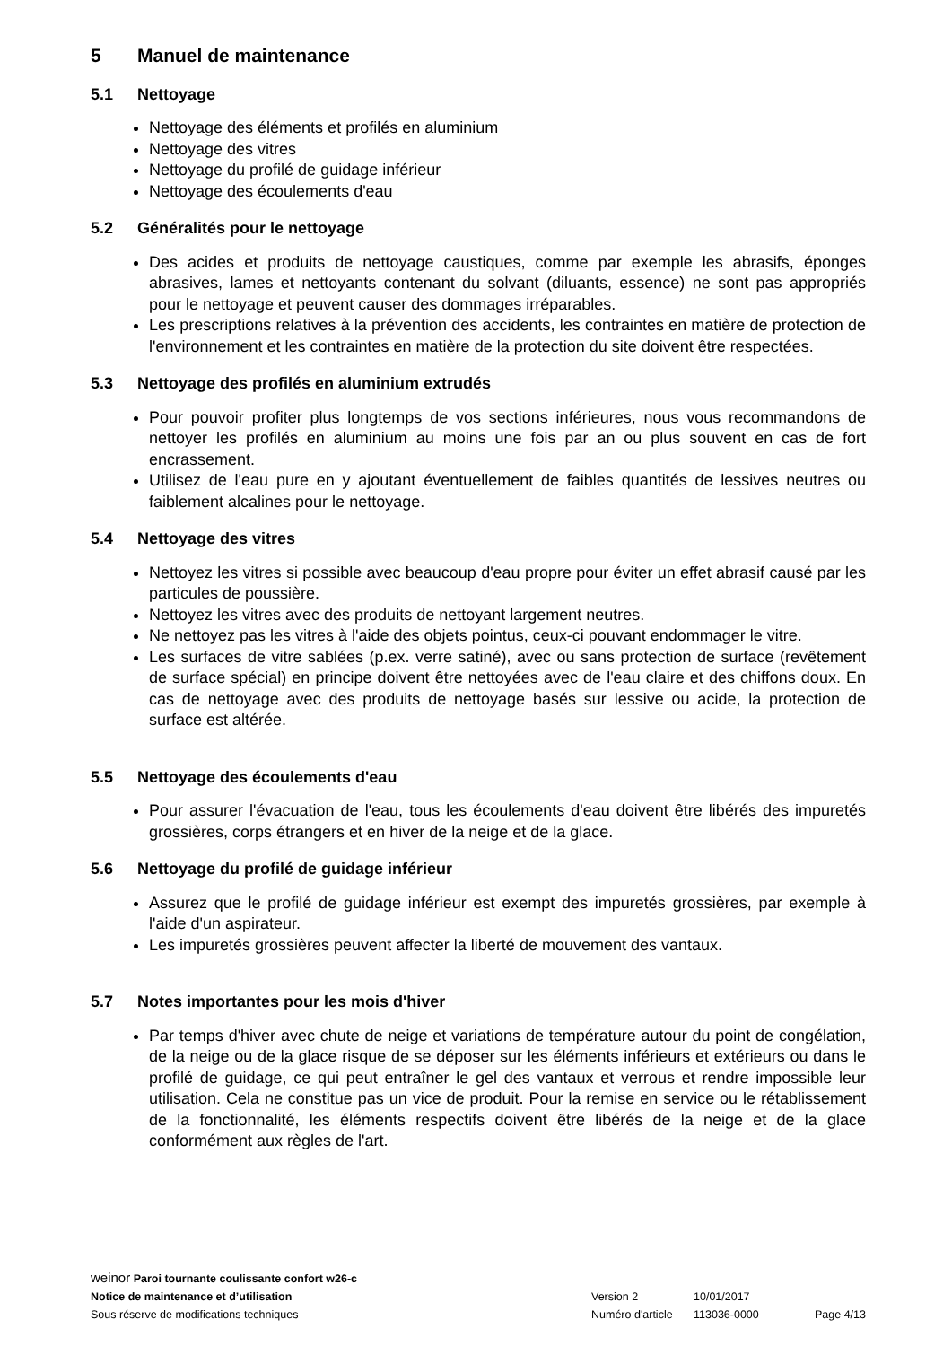5 Manuel de maintenance
5.1 Nettoyage
Nettoyage des éléments et profilés en aluminium
Nettoyage des vitres
Nettoyage du profilé de guidage inférieur
Nettoyage des écoulements d'eau
5.2 Généralités pour le nettoyage
Des acides et produits de nettoyage caustiques, comme par exemple les abrasifs, éponges abrasives, lames et nettoyants contenant du solvant (diluants, essence) ne sont pas appropriés pour le nettoyage et peuvent causer des dommages irréparables.
Les prescriptions relatives à la prévention des accidents, les contraintes en matière de protection de l'environnement et les contraintes en matière de la protection du site doivent être respectées.
5.3 Nettoyage des profilés en aluminium extrudés
Pour pouvoir profiter plus longtemps de vos sections inférieures, nous vous recommandons de nettoyer les profilés en aluminium au moins une fois par an ou plus souvent en cas de fort encrassement.
Utilisez de l'eau pure en y ajoutant éventuellement de faibles quantités de lessives neutres ou faiblement alcalines pour le nettoyage.
5.4 Nettoyage des vitres
Nettoyez les vitres si possible avec beaucoup d'eau propre pour éviter un effet abrasif causé par les particules de poussière.
Nettoyez les vitres avec des produits de nettoyant largement neutres.
Ne nettoyez pas les vitres à l'aide des objets pointus, ceux-ci pouvant endommager le vitre.
Les surfaces de vitre sablées (p.ex. verre satiné), avec ou sans protection de surface (revêtement de surface spécial) en principe doivent être nettoyées avec de l'eau claire et des chiffons doux. En cas de nettoyage avec des produits de nettoyage basés sur lessive ou acide, la protection de surface est altérée.
5.5 Nettoyage des écoulements d'eau
Pour assurer l'évacuation de l'eau, tous les écoulements d'eau doivent être libérés des impuretés grossières, corps étrangers et en hiver de la neige et de la glace.
5.6 Nettoyage du profilé de guidage inférieur
Assurez que le profilé de guidage inférieur est exempt des impuretés grossières, par exemple à l'aide d'un aspirateur.
Les impuretés grossières peuvent affecter la liberté de mouvement des vantaux.
5.7 Notes importantes pour les mois d'hiver
Par temps d'hiver avec chute de neige et variations de température autour du point de congélation, de la neige ou de la glace risque de se déposer sur les éléments inférieurs et extérieurs ou dans le profilé de guidage, ce qui peut entraîner le gel des vantaux et verrous et rendre impossible leur utilisation. Cela ne constitue pas un vice de produit. Pour la remise en service ou le rétablissement de la fonctionnalité, les éléments respectifs doivent être libérés de la neige et de la glace conformément aux règles de l'art.
weinor Paroi tournante coulissante confort w26-c
Notice de maintenance et d’utilisation Version 2 10/01/2017
Sous réserve de modifications techniques Numéro d'article 113036-0000 Page 4/13